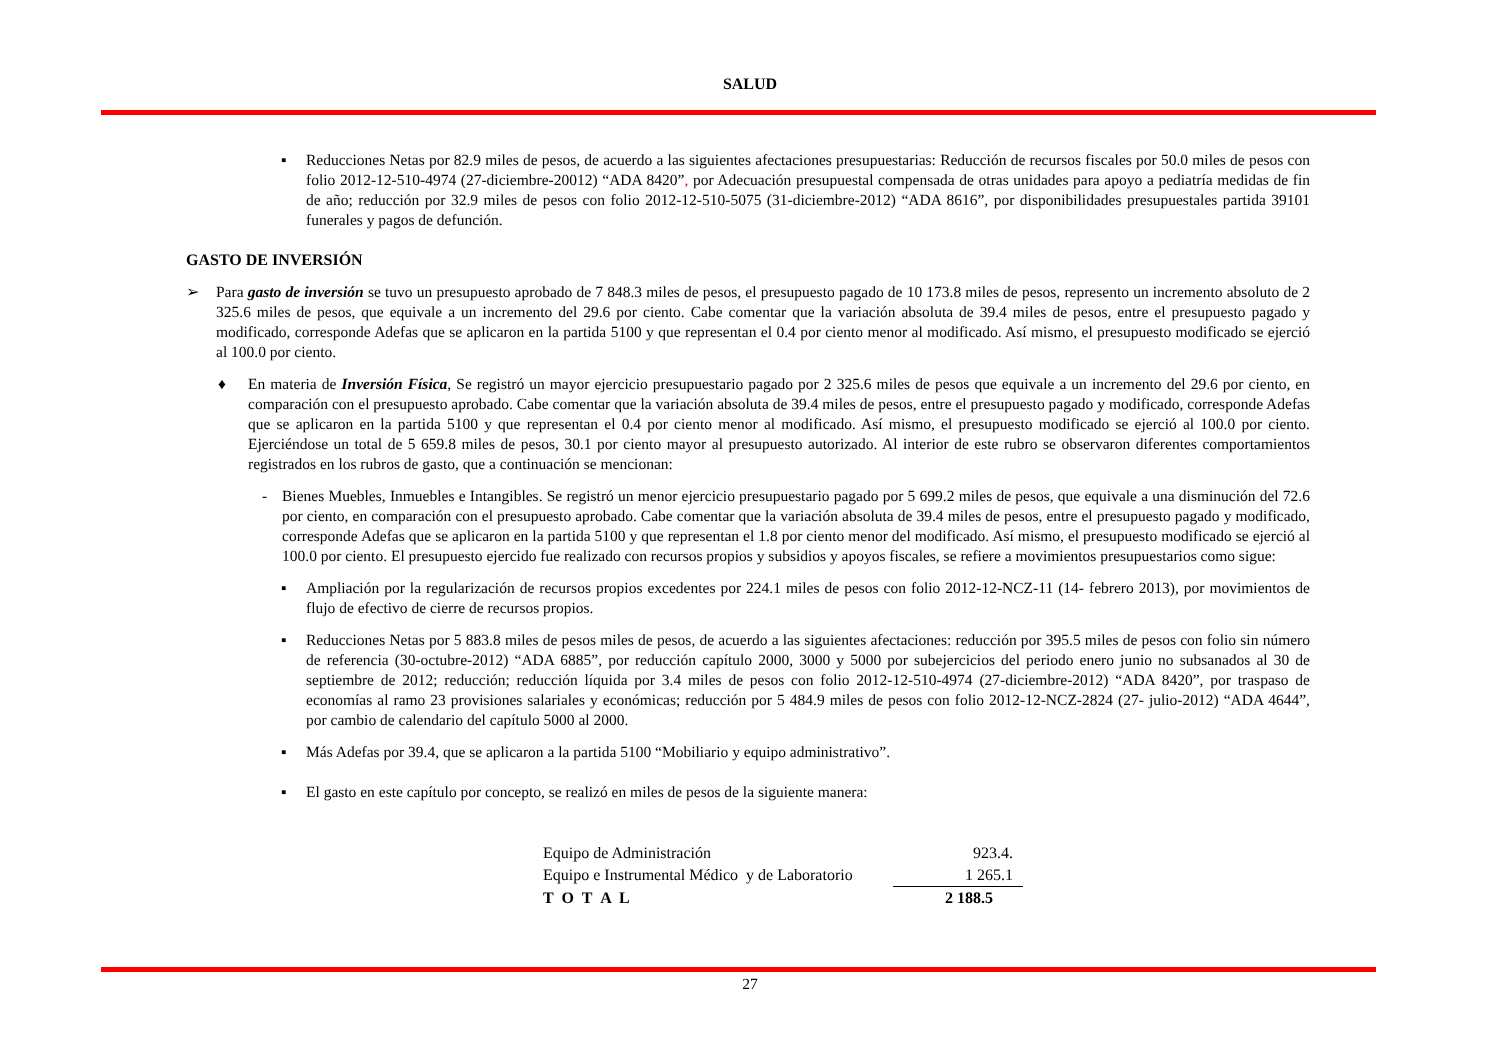SALUD
▪ Reducciones Netas por 82.9 miles de pesos, de acuerdo a las siguientes afectaciones presupuestarias: Reducción de recursos fiscales por 50.0 miles de pesos con folio 2012-12-510-4974 (27-diciembre-20012) “ADA 8420”, por Adecuación presupuestal compensada de otras unidades para apoyo a pediatría medidas de fin de año; reducción por 32.9 miles de pesos con folio 2012-12-510-5075 (31-diciembre-2012) “ADA 8616”, por disponibilidades presupuestales partida 39101 funerales y pagos de defunción.
GASTO DE INVERSIÓN
➢ Para gasto de inversión se tuvo un presupuesto aprobado de 7 848.3 miles de pesos, el presupuesto pagado de 10 173.8 miles de pesos, represento un incremento absoluto de 2 325.6 miles de pesos, que equivale a un incremento del 29.6 por ciento. Cabe comentar que la variación absoluta de 39.4 miles de pesos, entre el presupuesto pagado y modificado, corresponde Adefas que se aplicaron en la partida 5100 y que representan el 0.4 por ciento menor al modificado. Así mismo, el presupuesto modificado se ejerció al 100.0 por ciento.
♦ En materia de Inversión Física, Se registró un mayor ejercicio presupuestario pagado por 2 325.6 miles de pesos que equivale a un incremento del 29.6 por ciento, en comparación con el presupuesto aprobado. Cabe comentar que la variación absoluta de 39.4 miles de pesos, entre el presupuesto pagado y modificado, corresponde Adefas que se aplicaron en la partida 5100 y que representan el 0.4 por ciento menor al modificado. Así mismo, el presupuesto modificado se ejerció al 100.0 por ciento. Ejerciéndose un total de 5 659.8 miles de pesos, 30.1 por ciento mayor al presupuesto autorizado. Al interior de este rubro se observaron diferentes comportamientos registrados en los rubros de gasto, que a continuación se mencionan:
- Bienes Muebles, Inmuebles e Intangibles. Se registró un menor ejercicio presupuestario pagado por 5 699.2 miles de pesos, que equivale a una disminución del 72.6 por ciento, en comparación con el presupuesto aprobado. Cabe comentar que la variación absoluta de 39.4 miles de pesos, entre el presupuesto pagado y modificado, corresponde Adefas que se aplicaron en la partida 5100 y que representan el 1.8 por ciento menor del modificado. Así mismo, el presupuesto modificado se ejerció al 100.0 por ciento. El presupuesto ejercido fue realizado con recursos propios y subsidios y apoyos fiscales, se refiere a movimientos presupuestarios como sigue:
▪ Ampliación por la regularización de recursos propios excedentes por 224.1 miles de pesos con folio 2012-12-NCZ-11 (14- febrero 2013), por movimientos de flujo de efectivo de cierre de recursos propios.
▪ Reducciones Netas por 5 883.8 miles de pesos miles de pesos, de acuerdo a las siguientes afectaciones: reducción por 395.5 miles de pesos con folio sin número de referencia (30-octubre-2012) “ADA 6885”, por reducción capítulo 2000, 3000 y 5000 por subejercicios del periodo enero junio no subsanados al 30 de septiembre de 2012; reducción; reducción líquida por 3.4 miles de pesos con folio 2012-12-510-4974 (27-diciembre-2012) “ADA 8420”, por traspaso de economías al ramo 23 provisiones salariales y económicas; reducción por 5 484.9 miles de pesos con folio 2012-12-NCZ-2824 (27- julio-2012) “ADA 4644”, por cambio de calendario del capítulo 5000 al 2000.
▪ Más Adefas por 39.4, que se aplicaron a la partida 5100 “Mobiliario y equipo administrativo”.
▪ El gasto en este capítulo por concepto, se realizó en miles de pesos de la siguiente manera:
| Equipo de Administración | 923.4. |
| Equipo e Instrumental Médico y de Laboratorio | 1 265.1 |
| T O T A L | 2 188.5 |
27